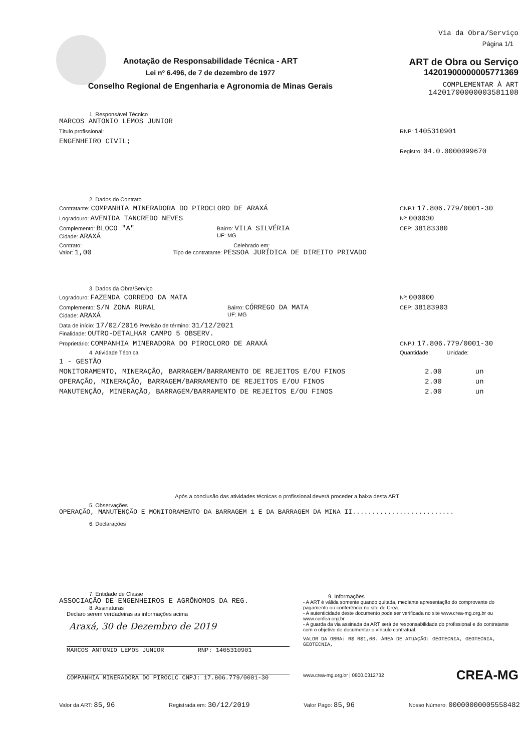Anotação de Responsabilidade Técnica - ART
Lei nº 6.496, de 7 de dezembro de 1977
Conselho Regional de Engenharia e Agronomia de Minas Gerais
Via da Obra/Serviço
Página 1/1
ART de Obra ou Serviço
14201900000005771369
COMPLEMENTAR À ART
14201700000003581108
1. Responsável Técnico
MARCOS ANTONIO LEMOS JUNIOR
Título profissional: RNP: 1405310901
ENGENHEIRO CIVIL;
Registro: 04.0.0000099670
2. Dados do Contrato
Contratante: COMPANHIA MINERADORA DO PIROCLORO DE ARAXÁ CNPJ: 17.806.779/0001-30
Logradouro: AVENIDA TANCREDO NEVES Nº: 000030
Complemento: BLOCO "A"
Cidade: ARAXÁ Bairro: VILA SILVÉRIA
UF: MG CEP: 38183380
Contrato: Celebrado em:
Valor: 1,00 Tipo de contratante: PESSOA JURÍDICA DE DIREITO PRIVADO
3. Dados da Obra/Serviço
Logradouro: FAZENDA CORREDO DA MATA Nº: 000000
Complemento: S/N ZONA RURAL
Cidade: ARAXÁ Bairro: CÓRREGO DA MATA
UF: MG CEP: 38183903
Data de início: 17/02/2016 Previsão de término: 31/12/2021
Finalidade: OUTRO-DETALHAR CAMPO 5 OBSERV.
Proprietário: COMPANHIA MINERADORA DO PIROCLORO DE ARAXÁ CNPJ: 17.806.779/0001-30
4. Atividade Técnica Quantidade: Unidade:
1 - GESTÃO
MONITORAMENTO, MINERAÇÃO, BARRAGEM/BARRAMENTO DE REJEITOS E/OU FINOS 2.00 un
OPERAÇÃO, MINERAÇÃO, BARRAGEM/BARRAMENTO DE REJEITOS E/OU FINOS 2.00 un
MANUTENÇÃO, MINERAÇÃO, BARRAGEM/BARRAMENTO DE REJEITOS E/OU FINOS 2.00 un
Após a conclusão das atividades técnicas o profissional deverá proceder a baixa desta ART
5. Observações
OPERAÇÃO, MANUTENÇÃO E MONITORAMENTO DA BARRAGEM 1 E DA BARRAGEM DA MINA II..........................
6. Declarações
7. Entidade de Classe
ASSOCIAÇÃO DE ENGENHEIROS E AGRÔNOMOS DA REG.
8. Assinaturas
Declaro serem verdadeiras as informações acima
Araxá, 30 de Dezembro de 2019
MARCOS ANTONIO LEMOS JUNIOR RNP: 1405310901
COMPANHIA MINERADORA DO PIROCLC CNPJ: 17.806.779/0001-30
9. Informações
- A ART é válida somente quando quitada, mediante apresentação do comprovante do pagamento ou conferência no site do Crea.
- A autenticidade deste documento pode ser verificada no site www.crea-mg.org.br ou www.confea.org.br
- A guarda da via assinada da ART será de responsabilidade do profissional e do contratante com o objetivo de documentar o vínculo contratual.
VALOR DA OBRA: R$ R$1,00. ÁREA DE ATUAÇÃO: GEOTECNIA, GEOTECNIA, GEOTECNIA,
www.crea-mg.org.br | 0800.0312732 CREA-MG
Valor da ART: 85,96 Registrada em: 30/12/2019 Valor Pago: 85,96 Nosso Número: 00000000005558482